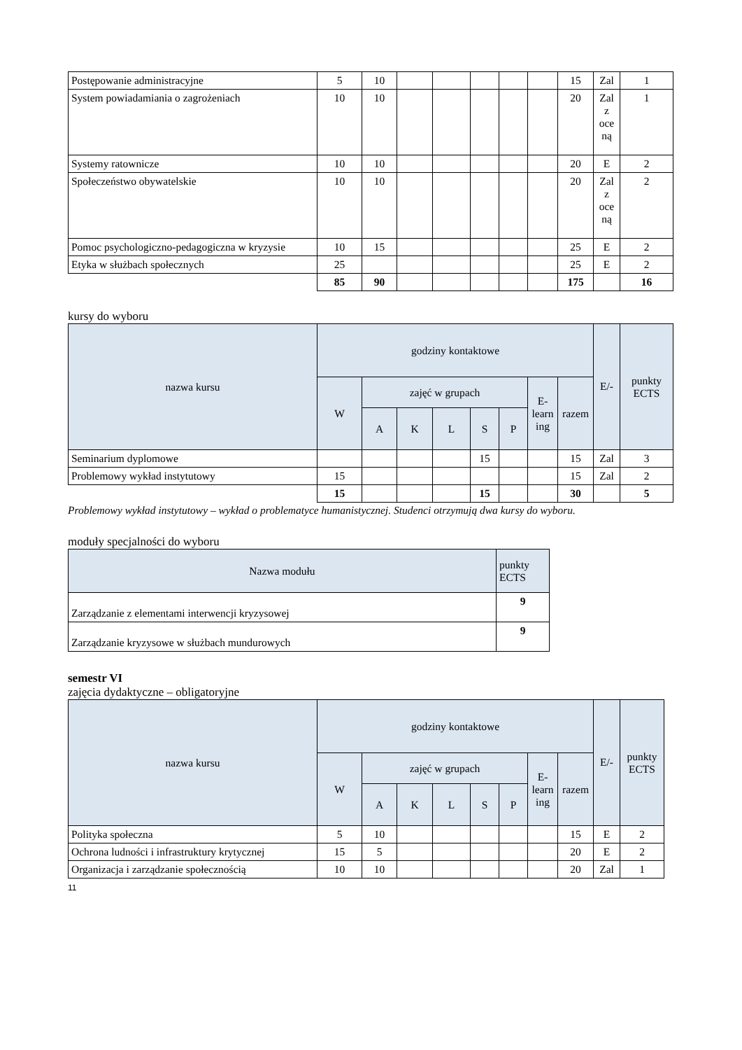| Postępowanie administracyjne | 5 | 10 | | | | | | 15 | Zal | 1 |
| System powiadamiania o zagrożeniach | 10 | 10 | | | | | | 20 | Zal z oce ną | 1 |
| Systemy ratownicze | 10 | 10 | | | | | | 20 | E | 2 |
| Społeczeństwo obywatelskie | 10 | 10 | | | | | | 20 | Zal z oce ną | 2 |
| Pomoc psychologiczno-pedagogiczna w kryzysie | 10 | 15 | | | | | | 25 | E | 2 |
| Etyka w służbach społecznych | 25 | | | | | | | 25 | E | 2 |
| | 85 | 90 | | | | | | 175 | | 16 |
kursy do wyboru
| nazwa kursu | godziny kontaktowe | | | | | | | | E/- | punkty ECTS |
| --- | --- | --- | --- | --- | --- | --- | --- | --- | --- | --- |
| | W | zajęć w grupach | | | | | E-learn ing | razem | | |
| | | A | K | L | S | P | | | | |
| Seminarium dyplomowe | | | | | 15 | | | 15 | Zal | 3 |
| Problemowy wykład instytutowy | 15 | | | | | | | 15 | Zal | 2 |
| | 15 | | | | 15 | | | 30 | | 5 |
Problemowy wykład instytutowy – wykład o problematyce humanistycznej. Studenci otrzymują dwa kursy do wyboru.
moduły specjalności do wyboru
| Nazwa modułu | punkty ECTS |
| --- | --- |
| Zarządzanie z elementami interwencji kryzysowej | 9 |
| Zarządzanie kryzysowe w służbach mundurowych | 9 |
semestr VI
zajęcia dydaktyczne – obligatoryjne
| nazwa kursu | godziny kontaktowe | | | | | | | | E/- | punkty ECTS |
| --- | --- | --- | --- | --- | --- | --- | --- | --- | --- | --- |
| | W | zajęć w grupach | | | | | E-learn ing | razem | | |
| | | A | K | L | S | P | | | | |
| Polityka społeczna | 5 | 10 | | | | | | 15 | E | 2 |
| Ochrona ludności i infrastruktury krytycznej | 15 | 5 | | | | | | 20 | E | 2 |
| Organizacja i zarządzanie społecznością | 10 | 10 | | | | | | 20 | Zal | 1 |
11